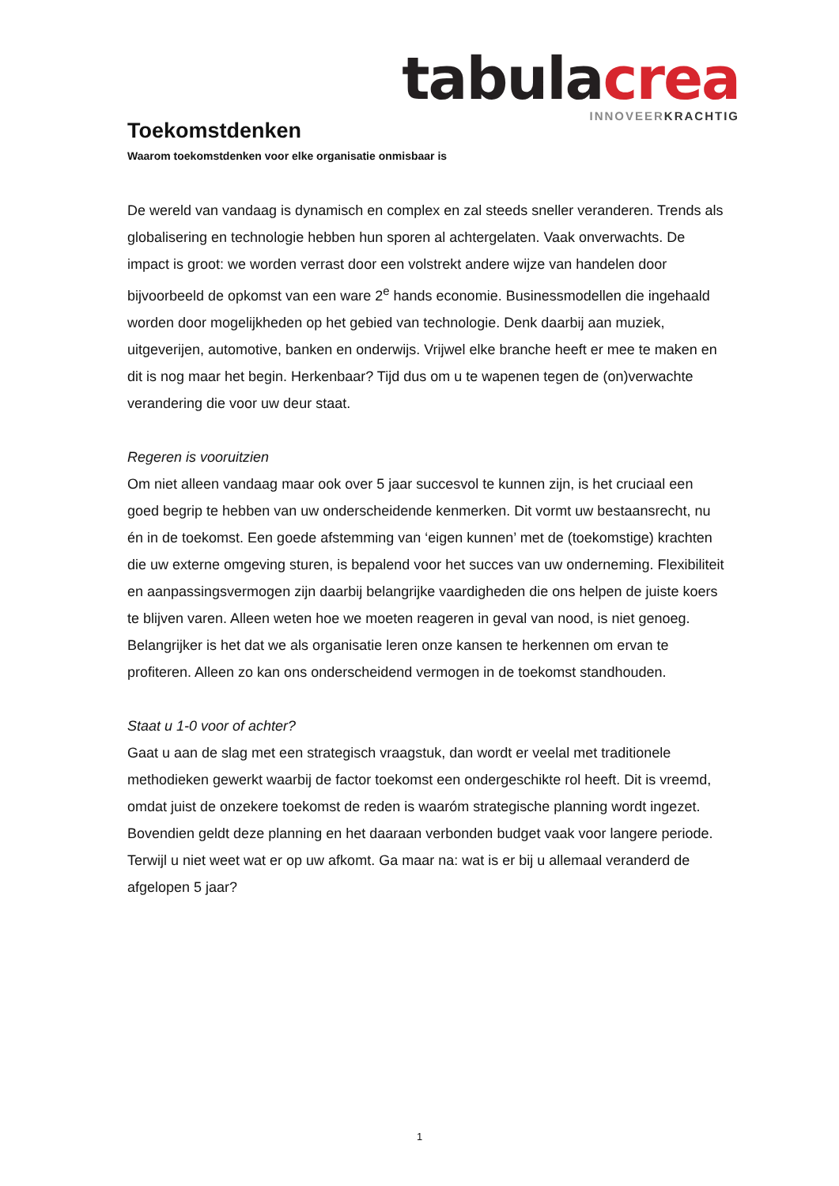tabula crea
INNOVEER KRACHTIG
Toekomstdenken
Waarom toekomstdenken voor elke organisatie onmisbaar is
De wereld van vandaag is dynamisch en complex en zal steeds sneller veranderen. Trends als globalisering en technologie hebben hun sporen al achtergelaten. Vaak onverwachts. De impact is groot: we worden verrast door een volstrekt andere wijze van handelen door bijvoorbeeld de opkomst van een ware 2<sup>e</sup> hands economie. Businessmodellen die ingehaald worden door mogelijkheden op het gebied van technologie. Denk daarbij aan muziek, uitgeverijen, automotive, banken en onderwijs. Vrijwel elke branche heeft er mee te maken en dit is nog maar het begin. Herkenbaar? Tijd dus om u te wapenen tegen de (on)verwachte verandering die voor uw deur staat.
Regeren is vooruitzien
Om niet alleen vandaag maar ook over 5 jaar succesvol te kunnen zijn, is het cruciaal een goed begrip te hebben van uw onderscheidende kenmerken. Dit vormt uw bestaansrecht, nu én in de toekomst. Een goede afstemming van ‘eigen kunnen’ met de (toekomstige) krachten die uw externe omgeving sturen, is bepalend voor het succes van uw onderneming. Flexibiliteit en aanpassingsvermogen zijn daarbij belangrijke vaardigheden die ons helpen de juiste koers te blijven varen. Alleen weten hoe we moeten reageren in geval van nood, is niet genoeg. Belangrijker is het dat we als organisatie leren onze kansen te herkennen om ervan te profiteren. Alleen zo kan ons onderscheidend vermogen in de toekomst standhouden.
Staat u 1-0 voor of achter?
Gaat u aan de slag met een strategisch vraagstuk, dan wordt er veelal met traditionele methodieken gewerkt waarbij de factor toekomst een ondergeschikte rol heeft. Dit is vreemd, omdat juist de onzekere toekomst de reden is waaróm strategische planning wordt ingezet. Bovendien geldt deze planning en het daaraan verbonden budget vaak voor langere periode. Terwijl u niet weet wat er op uw afkomt. Ga maar na: wat is er bij u allemaal veranderd de afgelopen 5 jaar?
1